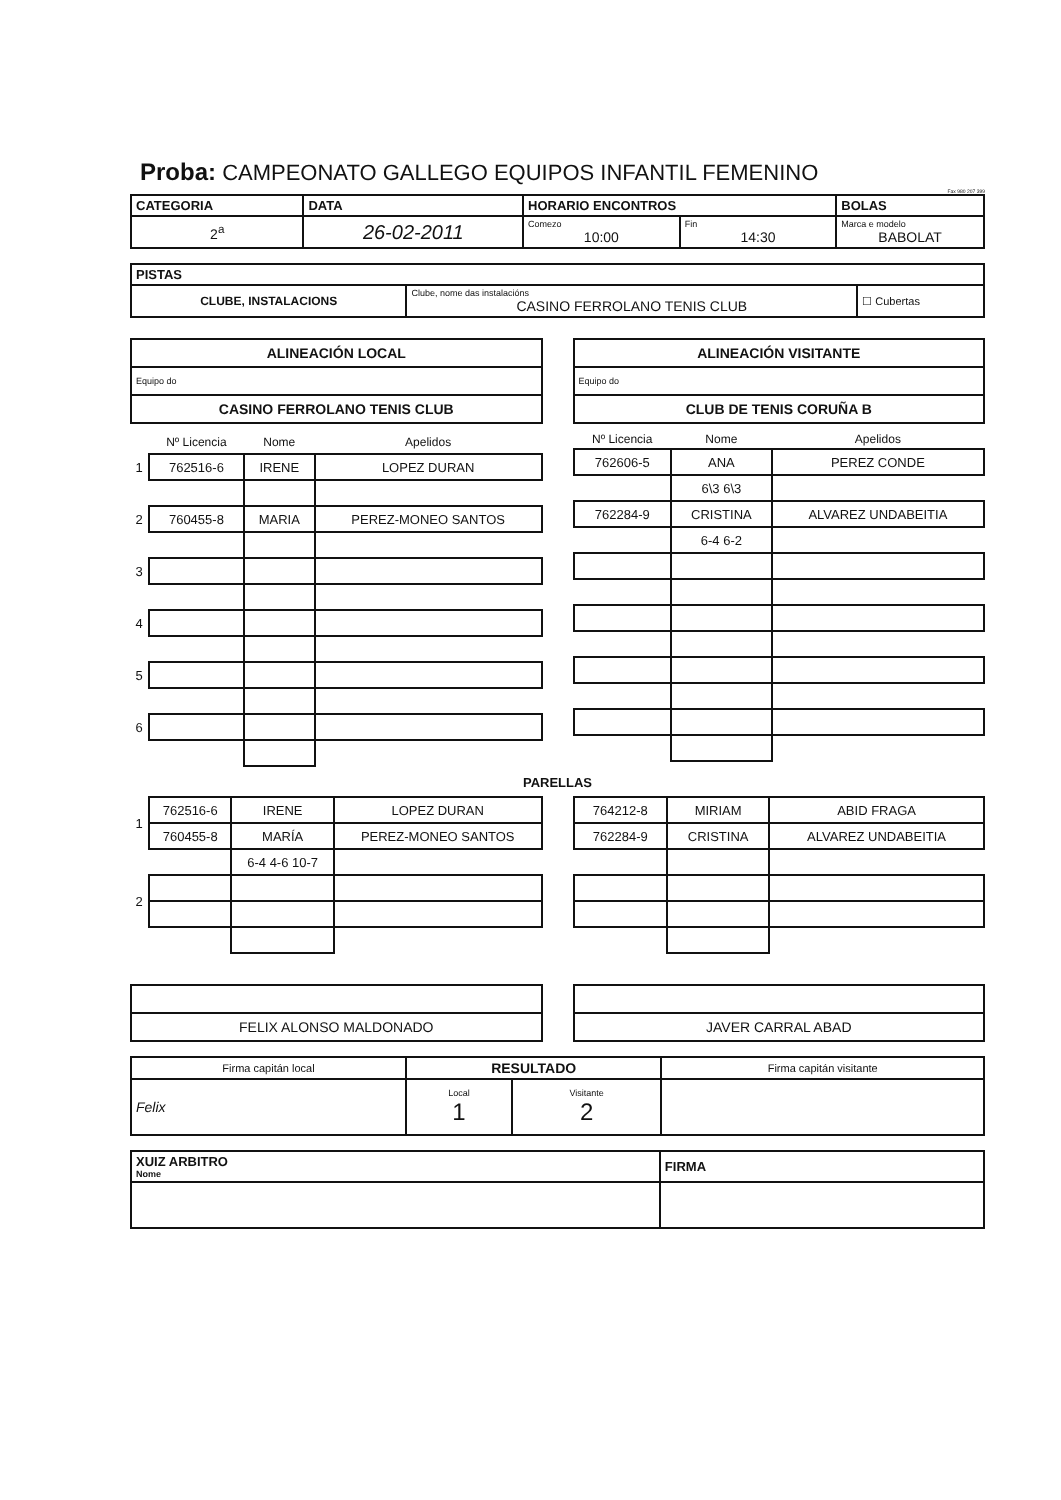Proba: CAMPEONATO GALLEGO EQUIPOS INFANTIL FEMENINO
Fax 980 207 399
| CATEGORIA | DATA | HORARIO ENCONTROS | | BOLAS |
| 2<sup>a</sup> | 26-02-2011 | Comezo 10:00 | Fin 14:30 | Marca e modelo BABOLAT |
| PISTAS | | |
| CLUBE, INSTALACIONS | Clube, nome das instalacións CASINO FERROLANO TENIS CLUB | ☐ Cubertas |
| ALINEACIÓN LOCAL |
| Equipo do |
| CASINO FERROLANO TENIS CLUB |
| | Nº Licencia | Nome | Apelidos |
| 1 | 762516-6 | IRENE | LOPEZ DURAN |
| 2 | 760455-8 | MARIA | PEREZ-MONEO SANTOS |
| 3 | | | |
| 4 | | | |
| 5 | | | |
| 6 | | | |
| ALINEACIÓN VISITANTE |
| Equipo do |
| CLUB DE TENIS CORUÑA B |
| Nº Licencia | Nome | Apelidos |
| --- | --- | --- |
| 762606-5 | ANA | PEREZ CONDE |
| | 6\3 6\3 | |
| 762284-9 | CRISTINA | ALVAREZ UNDABEITIA |
| | 6-4 6-2 | |
PARELLAS
| 1 | 762516-6 | IRENE | LOPEZ DURAN |
| | 760455-8 | MARÍA | PEREZ-MONEO SANTOS |
| | | 6-4 4-6 10-7 | |
| 2 | | | |
| 764212-8 | MIRIAM | ABID FRAGA |
| 762284-9 | CRISTINA | ALVAREZ UNDABEITIA |
| FELIX ALONSO MALDONADO |
| JAVER CARRAL ABAD |
| Firma capitán local | RESULTADO | | Firma capitán visitante |
| Felix | Local 1 | Visitante 2 | |
| XUIZ ARBITRO Nome | FIRMA |